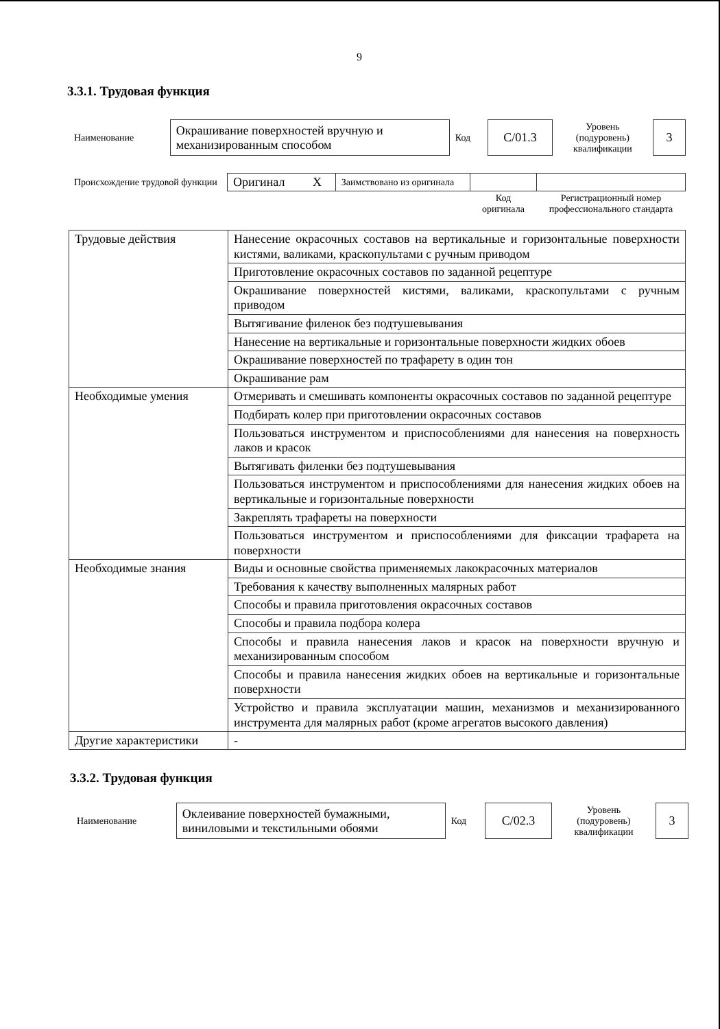9
3.3.1. Трудовая функция
| Наименование | Окрашивание поверхностей вручную и механизированным способом | Код | С/01.3 | Уровень (подуровень) квалификации | 3 |
| Происхождение трудовой функции | Оригинал X | Заимствовано из оригинала | | |
| | | | Код оригинала | Регистрационный номер профессионального стандарта |
| Трудовые действия | Нанесение окрасочных составов на вертикальные и горизонтальные поверхности кистями, валиками, краскопультами с ручным приводом |
| | Приготовление окрасочных составов по заданной рецептуре |
| | Окрашивание поверхностей кистями, валиками, краскопультами с ручным приводом |
| | Вытягивание филенок без подтушевывания |
| | Нанесение на вертикальные и горизонтальные поверхности жидких обоев |
| | Окрашивание поверхностей по трафарету в один тон |
| | Окрашивание рам |
| Необходимые умения | Отмеривать и смешивать компоненты окрасочных составов по заданной рецептуре |
| | Подбирать колер при приготовлении окрасочных составов |
| | Пользоваться инструментом и приспособлениями для нанесения на поверхность лаков и красок |
| | Вытягивать филенки без подтушевывания |
| | Пользоваться инструментом и приспособлениями для нанесения жидких обоев на вертикальные и горизонтальные поверхности |
| | Закреплять трафареты на поверхности |
| | Пользоваться инструментом и приспособлениями для фиксации трафарета на поверхности |
| Необходимые знания | Виды и основные свойства применяемых лакокрасочных материалов |
| | Требования к качеству выполненных малярных работ |
| | Способы и правила приготовления окрасочных составов |
| | Способы и правила подбора колера |
| | Способы и правила нанесения лаков и красок на поверхности вручную и механизированным способом |
| | Способы и правила нанесения жидких обоев на вертикальные и горизонтальные поверхности |
| | Устройство и правила эксплуатации машин, механизмов и механизированного инструмента для малярных работ (кроме агрегатов высокого давления) |
| Другие характеристики | - |
3.3.2. Трудовая функция
| Наименование | Оклеивание поверхностей бумажными, виниловыми и текстильными обоями | Код | С/02.3 | Уровень (подуровень) квалификации | 3 |